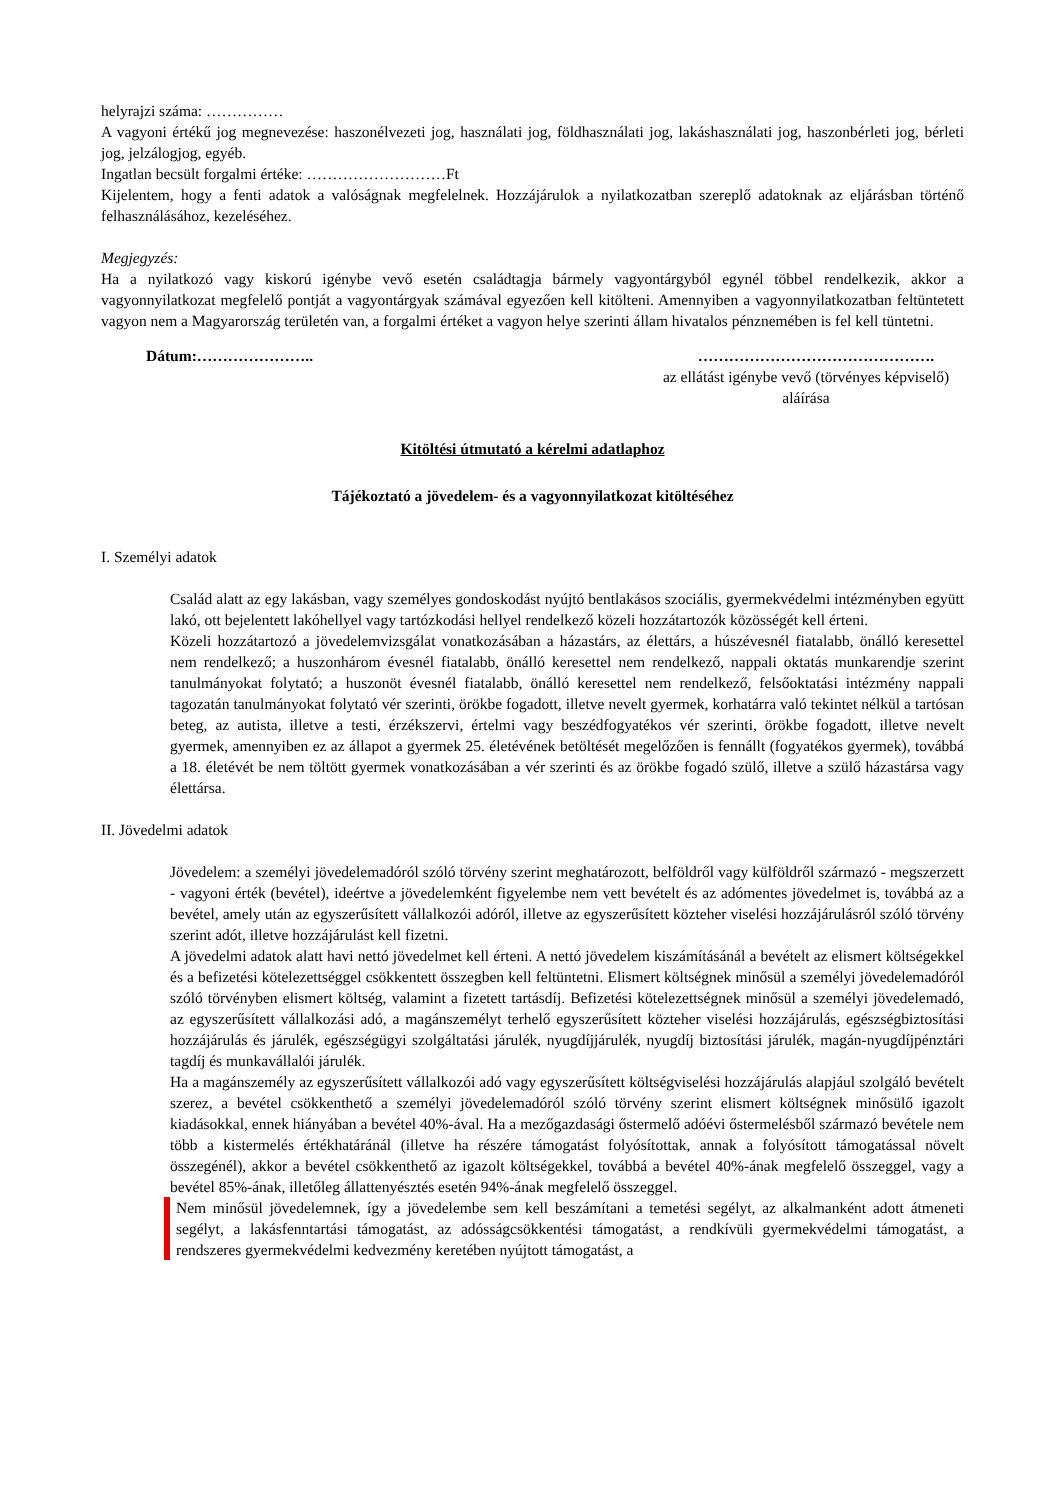helyrajzi száma: ……………
A vagyoni értékű jog megnevezése: haszonélvezeti jog, használati jog, földhasználati jog, lakáshasználati jog, haszonbérleti jog, bérleti jog, jelzálogjog, egyéb.
Ingatlan becsült forgalmi értéke: ………………………Ft
Kijelentem, hogy a fenti adatok a valóságnak megfelelnek. Hozzájárulok a nyilatkozatban szereplő adatoknak az eljárásban történő felhasználásához, kezeléséhez.
Megjegyzés:
Ha a nyilatkozó vagy kiskorú igénybe vevő esetén családtagja bármely vagyontárgyból egynél többel rendelkezik, akkor a vagyonnyilatkozat megfelelő pontját a vagyontárgyak számával egyezően kell kitölteni. Amennyiben a vagyonnyilatkozatban feltüntetett vagyon nem a Magyarország területén van, a forgalmi értéket a vagyon helye szerinti állam hivatalos pénznemében is fel kell tüntetni.
Dátum:………………….. ……………………………………….
az ellátást igénybe vevő (törvényes képviselő) aláírása
Kitöltési útmutató a kérelmi adatlaphoz
Tájékoztató a jövedelem- és a vagyonnyilatkozat kitöltéséhez
I. Személyi adatok
Család alatt az egy lakásban, vagy személyes gondoskodást nyújtó bentlakásos szociális, gyermekvédelmi intézményben együtt lakó, ott bejelentett lakóhellyel vagy tartózkodási hellyel rendelkező közeli hozzátartozók közösségét kell érteni.
Közeli hozzátartozó a jövedelemvizsgálat vonatkozásában a házastárs, az élettárs, a húszévesnél fiatalabb, önálló keresettel nem rendelkező; a huszonhárom évesnél fiatalabb, önálló keresettel nem rendelkező, nappali oktatás munkarendje szerint tanulmányokat folytató; a huszonöt évesnél fiatalabb, önálló keresettel nem rendelkező, felsőoktatási intézmény nappali tagozatán tanulmányokat folytató vér szerinti, örökbe fogadott, illetve nevelt gyermek, korhatárra való tekintet nélkül a tartósan beteg, az autista, illetve a testi, érzékszervi, értelmi vagy beszédfogyatékos vér szerinti, örökbe fogadott, illetve nevelt gyermek, amennyiben ez az állapot a gyermek 25. életévének betöltését megelőzően is fennállt (fogyatékos gyermek), továbbá a 18. életévét be nem töltött gyermek vonatkozásában a vér szerinti és az örökbe fogadó szülő, illetve a szülő házastársa vagy élettársa.
II. Jövedelmi adatok
Jövedelem: a személyi jövedelemadóról szóló törvény szerint meghatározott, belföldről vagy külföldről származó - megszerzett - vagyoni érték (bevétel), ideértve a jövedelemként figyelembe nem vett bevételt és az adómentes jövedelmet is, továbbá az a bevétel, amely után az egyszerűsített vállalkozói adóról, illetve az egyszerűsített közteher viselési hozzájárulásról szóló törvény szerint adót, illetve hozzájárulást kell fizetni.
A jövedelmi adatok alatt havi nettó jövedelmet kell érteni. A nettó jövedelem kiszámításánál a bevételt az elismert költségekkel és a befizetési kötelezettséggel csökkentett összegben kell feltüntetni. Elismert költségnek minősül a személyi jövedelemadóról szóló törvényben elismert költség, valamint a fizetett tartásdíj. Befizetési kötelezettségnek minősül a személyi jövedelemadó, az egyszerűsített vállalkozási adó, a magánszemélyt terhelő egyszerűsített közteher viselési hozzájárulás, egészségbiztosítási hozzájárulás és járulék, egészségügyi szolgáltatási járulék, nyugdíjjárulék, nyugdíj biztosítási járulék, magán-nyugdíjpénztári tagdíj és munkavállalói járulék.
Ha a magánszemély az egyszerűsített vállalkozói adó vagy egyszerűsített költségviselési hozzájárulás alapjául szolgáló bevételt szerez, a bevétel csökkenthető a személyi jövedelemadóról szóló törvény szerint elismert költségnek minősülő igazolt kiadásokkal, ennek hiányában a bevétel 40%-ával. Ha a mezőgazdasági őstermelő adóévi őstermelésből származó bevétele nem több a kistermelés értékhatáránál (illetve ha részére támogatást folyósítottak, annak a folyósított támogatással növelt összegénél), akkor a bevétel csökkenthető az igazolt költségekkel, továbbá a bevétel 40%-ának megfelelő összeggel, vagy a bevétel 85%-ának, illetőleg állattenyésztés esetén 94%-ának megfelelő összeggel.
Nem minősül jövedelemnek, így a jövedelembe sem kell beszámítani a temetési segélyt, az alkalmanként adott átmeneti segélyt, a lakásfenntartási támogatást, az adósságcsökkentési támogatást, a rendkívüli gyermekvédelmi támogatást, a rendszeres gyermekvédelmi kedvezmény keretében nyújtott támogatást, a